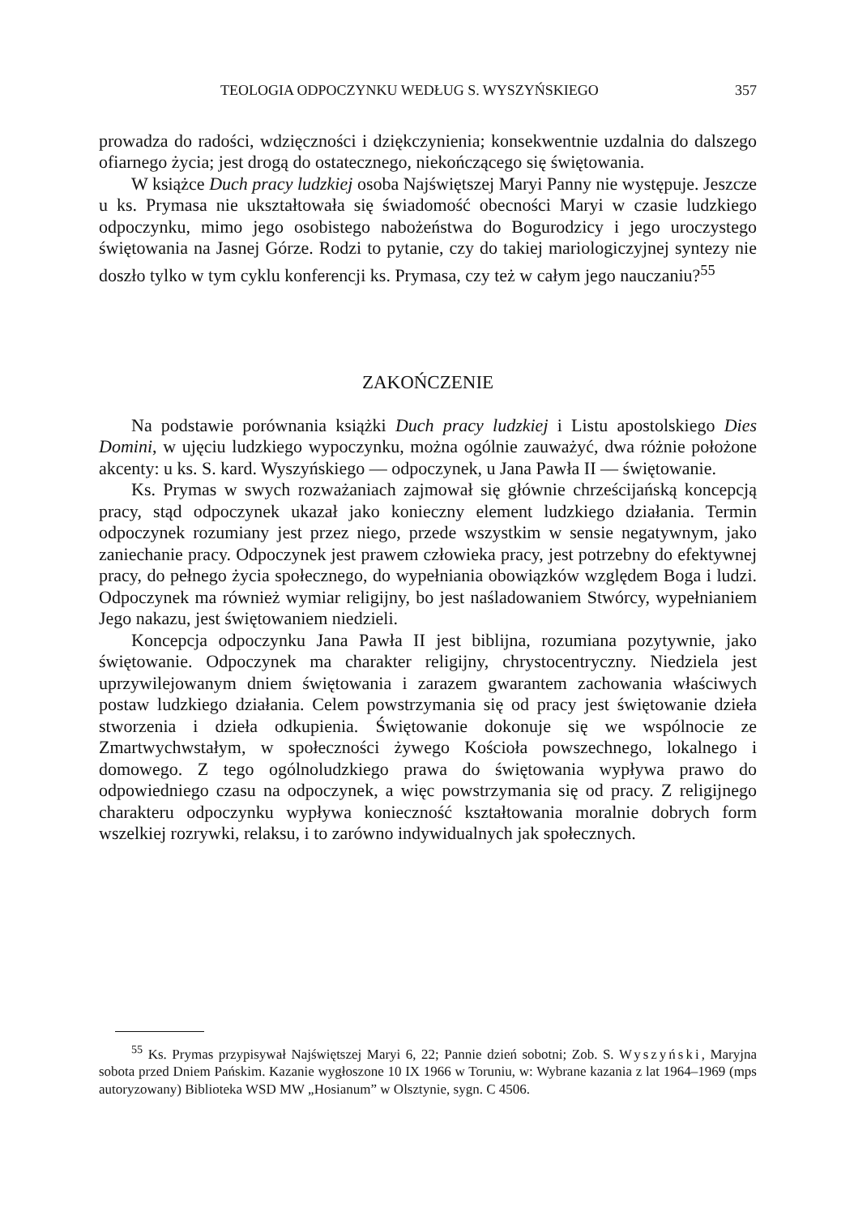TEOLOGIA ODPOCZYNKU WEDŁUG S. WYSZYŃSKIEGO 357
prowadza do radości, wdzięczności i dziękczynienia; konsekwentnie uzdalnia do dalszego ofiarnego życia; jest drogą do ostatecznego, niekończącego się świętowania.
W książce Duch pracy ludzkiej osoba Najświętszej Maryi Panny nie występuje. Jeszcze u ks. Prymasa nie ukształtowała się świadomość obecności Maryi w czasie ludzkiego odpoczynku, mimo jego osobistego nabożeństwa do Bogurodzicy i jego uroczystego świętowania na Jasnej Górze. Rodzi to pytanie, czy do takiej mariologiczyjnej syntezy nie doszło tylko w tym cyklu konferencji ks. Prymasa, czy też w całym jego nauczaniu?<sup>55</sup>
ZAKOŃCZENIE
Na podstawie porównania książki Duch pracy ludzkiej i Listu apostolskiego Dies Domini, w ujęciu ludzkiego wypoczynku, można ogólnie zauważyć, dwa różnie położone akcenty: u ks. S. kard. Wyszyńskiego — odpoczynek, u Jana Pawła II — świętowanie.
Ks. Prymas w swych rozważaniach zajmował się głównie chrześcijańską koncepcją pracy, stąd odpoczynek ukazał jako konieczny element ludzkiego działania. Termin odpoczynek rozumiany jest przez niego, przede wszystkim w sensie negatywnym, jako zaniechanie pracy. Odpoczynek jest prawem człowieka pracy, jest potrzebny do efektywnej pracy, do pełnego życia społecznego, do wypełniania obowiązków względem Boga i ludzi. Odpoczynek ma również wymiar religijny, bo jest naśladowaniem Stwórcy, wypełnianiem Jego nakazu, jest świętowaniem niedzieli.
Koncepcja odpoczynku Jana Pawła II jest biblijna, rozumiana pozytywnie, jako świętowanie. Odpoczynek ma charakter religijny, chrystocentryczny. Niedziela jest uprzywilejowanym dniem świętowania i zarazem gwarantem zachowania właściwych postaw ludzkiego działania. Celem powstrzymania się od pracy jest świętowanie dzieła stworzenia i dzieła odkupienia. Świętowanie dokonuje się we wspólnocie ze Zmartwychwstałym, w społeczności żywego Kościoła powszechnego, lokalnego i domowego. Z tego ogólnoludzkiego prawa do świętowania wypływa prawo do odpowiedniego czasu na odpoczynek, a więc powstrzymania się od pracy. Z religijnego charakteru odpoczynku wypływa konieczność kształtowania moralnie dobrych form wszelkiej rozrywki, relaksu, i to zarówno indywidualnych jak społecznych.
<sup>55</sup> Ks. Prymas przypisywał Najświętszej Maryi 6, 22; Pannie dzień sobotni; Zob. S. Wyszyński, Maryjna sobota przed Dniem Pańskim. Kazanie wygłoszone 10 IX 1966 w Toruniu, w: Wybrane kazania z lat 1964–1969 (mps autoryzowany) Biblioteka WSD MW „Hosianum” w Olsztynie, sygn. C 4506.